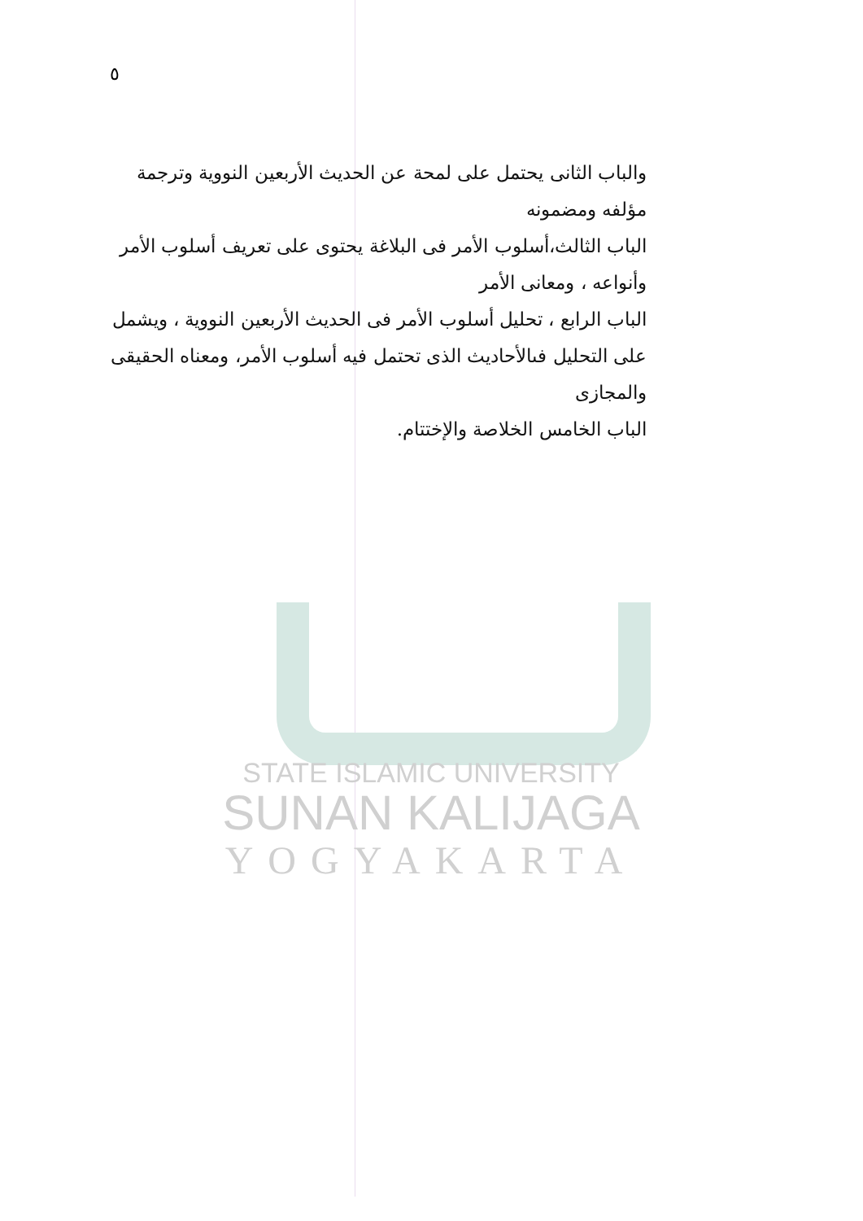٥
والباب الثانى يحتمل على لمحة عن الحديث الأربعين النووية وترجمة مؤلفه ومضمونه
الباب الثالث،أسلوب الأمر فى البلاغة يحتوى على تعريف أسلوب الأمر وأنواعه ، ومعانى الأمر
الباب الرابع ، تحليل أسلوب الأمر فى الحديث الأربعين النووية ، ويشمل على التحليل فىالأحاديث الذى تحتمل فيه أسلوب الأمر، ومعناه الحقيقى والمجازى
الباب الخامس الخلاصة والإختتام.
STATE ISLAMIC UNIVERSITY
SUNAN KALIJAGA
YOGYAKARTA